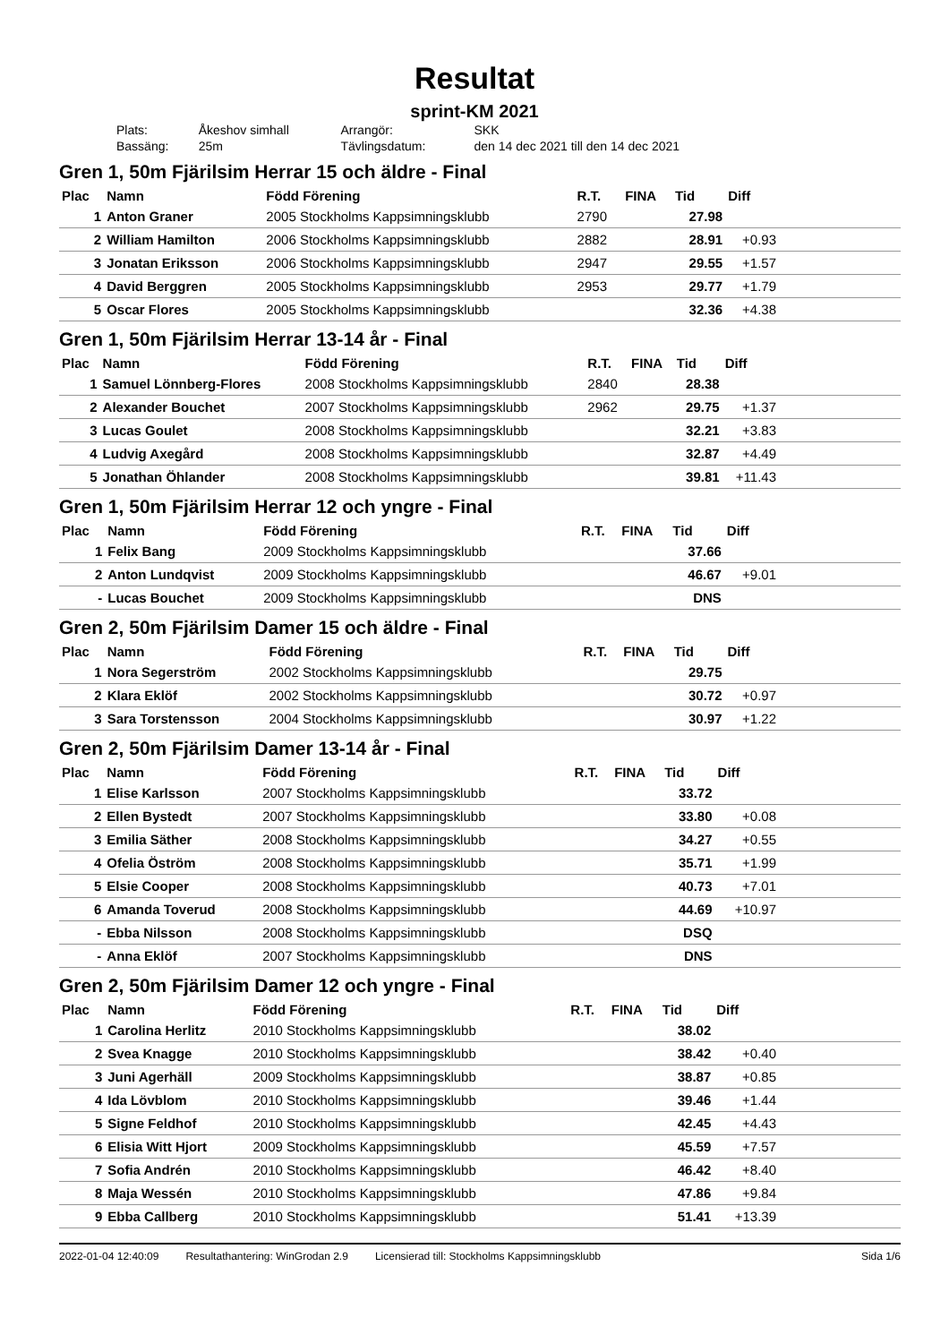Resultat
sprint-KM 2021
| Plats: | Åkeshov simhall | Arrangör: | SKK |
| Bassäng: | 25m | Tävlingsdatum: | den 14 dec 2021 till den 14 dec 2021 |
Gren 1, 50m Fjärilsim Herrar 15 och äldre - Final
| Plac | Namn | Född Förening | R.T. | FINA | Tid | Diff | |
| --- | --- | --- | --- | --- | --- | --- | --- |
| 1 | Anton Graner | 2005 Stockholms Kappsimningsklubb | 2790 | | 27.98 | | |
| 2 | William Hamilton | 2006 Stockholms Kappsimningsklubb | 2882 | | 28.91 | +0.93 | |
| 3 | Jonatan Eriksson | 2006 Stockholms Kappsimningsklubb | 2947 | | 29.55 | +1.57 | |
| 4 | David Berggren | 2005 Stockholms Kappsimningsklubb | 2953 | | 29.77 | +1.79 | |
| 5 | Oscar Flores | 2005 Stockholms Kappsimningsklubb | | | 32.36 | +4.38 | |
Gren 1, 50m Fjärilsim Herrar 13-14 år - Final
| Plac | Namn | Född Förening | R.T. | FINA | Tid | Diff | |
| --- | --- | --- | --- | --- | --- | --- | --- |
| 1 | Samuel Lönnberg-Flores | 2008 Stockholms Kappsimningsklubb | 2840 | | 28.38 | | |
| 2 | Alexander Bouchet | 2007 Stockholms Kappsimningsklubb | 2962 | | 29.75 | +1.37 | |
| 3 | Lucas Goulet | 2008 Stockholms Kappsimningsklubb | | | 32.21 | +3.83 | |
| 4 | Ludvig Axegård | 2008 Stockholms Kappsimningsklubb | | | 32.87 | +4.49 | |
| 5 | Jonathan Öhlander | 2008 Stockholms Kappsimningsklubb | | | 39.81 | +11.43 | |
Gren 1, 50m Fjärilsim Herrar 12 och yngre - Final
| Plac | Namn | Född Förening | R.T. | FINA | Tid | Diff | |
| --- | --- | --- | --- | --- | --- | --- | --- |
| 1 | Felix Bang | 2009 Stockholms Kappsimningsklubb | | | 37.66 | | |
| 2 | Anton Lundqvist | 2009 Stockholms Kappsimningsklubb | | | 46.67 | +9.01 | |
| - | Lucas Bouchet | 2009 Stockholms Kappsimningsklubb | | | DNS | | |
Gren 2, 50m Fjärilsim Damer 15 och äldre - Final
| Plac | Namn | Född Förening | R.T. | FINA | Tid | Diff | |
| --- | --- | --- | --- | --- | --- | --- | --- |
| 1 | Nora Segerström | 2002 Stockholms Kappsimningsklubb | | | 29.75 | | |
| 2 | Klara Eklöf | 2002 Stockholms Kappsimningsklubb | | | 30.72 | +0.97 | |
| 3 | Sara Torstensson | 2004 Stockholms Kappsimningsklubb | | | 30.97 | +1.22 | |
Gren 2, 50m Fjärilsim Damer 13-14 år - Final
| Plac | Namn | Född Förening | R.T. | FINA | Tid | Diff | |
| --- | --- | --- | --- | --- | --- | --- | --- |
| 1 | Elise Karlsson | 2007 Stockholms Kappsimningsklubb | | | 33.72 | | |
| 2 | Ellen Bystedt | 2007 Stockholms Kappsimningsklubb | | | 33.80 | +0.08 | |
| 3 | Emilia Säther | 2008 Stockholms Kappsimningsklubb | | | 34.27 | +0.55 | |
| 4 | Ofelia Öström | 2008 Stockholms Kappsimningsklubb | | | 35.71 | +1.99 | |
| 5 | Elsie Cooper | 2008 Stockholms Kappsimningsklubb | | | 40.73 | +7.01 | |
| 6 | Amanda Toverud | 2008 Stockholms Kappsimningsklubb | | | 44.69 | +10.97 | |
| - | Ebba Nilsson | 2008 Stockholms Kappsimningsklubb | | | DSQ | | |
| - | Anna Eklöf | 2007 Stockholms Kappsimningsklubb | | | DNS | | |
Gren 2, 50m Fjärilsim Damer 12 och yngre - Final
| Plac | Namn | Född Förening | R.T. | FINA | Tid | Diff | |
| --- | --- | --- | --- | --- | --- | --- | --- |
| 1 | Carolina Herlitz | 2010 Stockholms Kappsimningsklubb | | | 38.02 | | |
| 2 | Svea Knagge | 2010 Stockholms Kappsimningsklubb | | | 38.42 | +0.40 | |
| 3 | Juni Agerhäll | 2009 Stockholms Kappsimningsklubb | | | 38.87 | +0.85 | |
| 4 | Ida Lövblom | 2010 Stockholms Kappsimningsklubb | | | 39.46 | +1.44 | |
| 5 | Signe Feldhof | 2010 Stockholms Kappsimningsklubb | | | 42.45 | +4.43 | |
| 6 | Elisia Witt Hjort | 2009 Stockholms Kappsimningsklubb | | | 45.59 | +7.57 | |
| 7 | Sofia Andrén | 2010 Stockholms Kappsimningsklubb | | | 46.42 | +8.40 | |
| 8 | Maja Wessén | 2010 Stockholms Kappsimningsklubb | | | 47.86 | +9.84 | |
| 9 | Ebba Callberg | 2010 Stockholms Kappsimningsklubb | | | 51.41 | +13.39 | |
2022-01-04 12:40:09 Resultathantering: WinGrodan 2.9 Licensierad till: Stockholms Kappsimningsklubb Sida 1/6